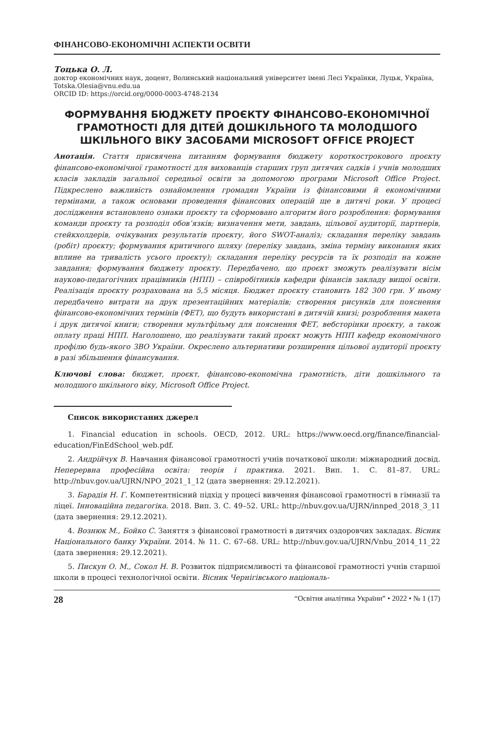ФІНАНСОВО-ЕКОНОМІЧНІ АСПЕКТИ ОСВІТИ
Тоцька О. Л.
доктор економічних наук, доцент, Волинський національний університет імені Лесі Українки, Луцьк, Україна, Totska.Olesia@vnu.edu.ua
ORCID ID: https://orcid.org/0000-0003-4748-2134
ФОРМУВАННЯ БЮДЖЕТУ ПРОЄКТУ ФІНАНСОВО-ЕКОНОМІЧНОЇ ГРАМОТНОСТІ ДЛЯ ДІТЕЙ ДОШКІЛЬНОГО ТА МОЛОДШОГО ШКІЛЬНОГО ВІКУ ЗАСОБАМИ MICROSOFT OFFICE PROJECT
Анотація. Стаття присвячена питанням формування бюджету короткострокового проєкту фінансово-економічної грамотності для вихованців старших груп дитячих садків і учнів молодших класів закладів загальної середньої освіти за допомогою програми Microsoft Office Project. Підкреслено важливість ознайомлення громадян України із фінансовими й економічними термінами, а також основами проведення фінансових операцій ще в дитячі роки. У процесі дослідження встановлено ознаки проєкту та сформовано алгоритм його розроблення: формування команди проєкту та розподіл обов’язків; визначення мети, завдань, цільової аудиторії, партнерів, стейкхолдерів, очікуваних результатів проєкту, його SWOT-аналіз; складання переліку завдань (робіт) проєкту; формування критичного шляху (переліку завдань, зміна терміну виконання яких вплине на тривалість усього проєкту); складання переліку ресурсів та їх розподіл на кожне завдання; формування бюджету проєкту. Передбачено, що проєкт зможуть реалізувати вісім науково-педагогічних працівників (НПП) – співробітників кафедри фінансів закладу вищої освіти. Реалізація проєкту розрахована на 5,5 місяця. Бюджет проєкту становить 182 300 грн. У ньому передбачено витрати на друк презентаційних матеріалів; створення рисунків для пояснення фінансово-економічних термінів (ФЕТ), що будуть використані в дитячій книзі; розроблення макета і друк дитячої книги; створення мультфільму для пояснення ФЕТ, вебсторінки проєкту, а також оплату праці НПП. Наголошено, що реалізувати такий проєкт можуть НПП кафедр економічного профілю будь-якого ЗВО України. Окреслено альтернативи розширення цільової аудиторії проєкту в разі збільшення фінансування.
Ключові слова: бюджет, проєкт, фінансово-економічна грамотність, діти дошкільного та молодшого шкільного віку, Microsoft Office Project.
Список використаних джерел
1. Financial education in schools. OECD, 2012. URL: https://www.oecd.org/finance/financial-education/FinEdSchool_web.pdf.
2. Андрійчук В. Навчання фінансової грамотності учнів початкової школи: міжнародний досвід. Неперервна професійна освіта: теорія і практика. 2021. Вип. 1. С. 81–87. URL: http://nbuv.gov.ua/UJRN/NPO_2021_1_12 (дата звернення: 29.12.2021).
3. Барадія Н. Г. Компетентнісний підхід у процесі вивчення фінансової грамотності в гімназії та ліцеї. Інноваційна педагогіка. 2018. Вип. 3. С. 49–52. URL: http://nbuv.gov.ua/UJRN/innped_2018_3_11 (дата звернення: 29.12.2021).
4. Вознюк М., Бойко С. Заняття з фінансової грамотності в дитячих оздоровчих закладах. Вісник Національного банку України. 2014. № 11. С. 67–68. URL: http://nbuv.gov.ua/UJRN/Vnbu_2014_11_22 (дата звернення: 29.12.2021).
5. Пискун О. М., Сокол Н. В. Розвиток підприємливості та фінансової грамотності учнів старшої школи в процесі технологічної освіти. Вісник Чернігівського національ-
28 “Освітня аналітика України” • 2022 • № 1 (17)